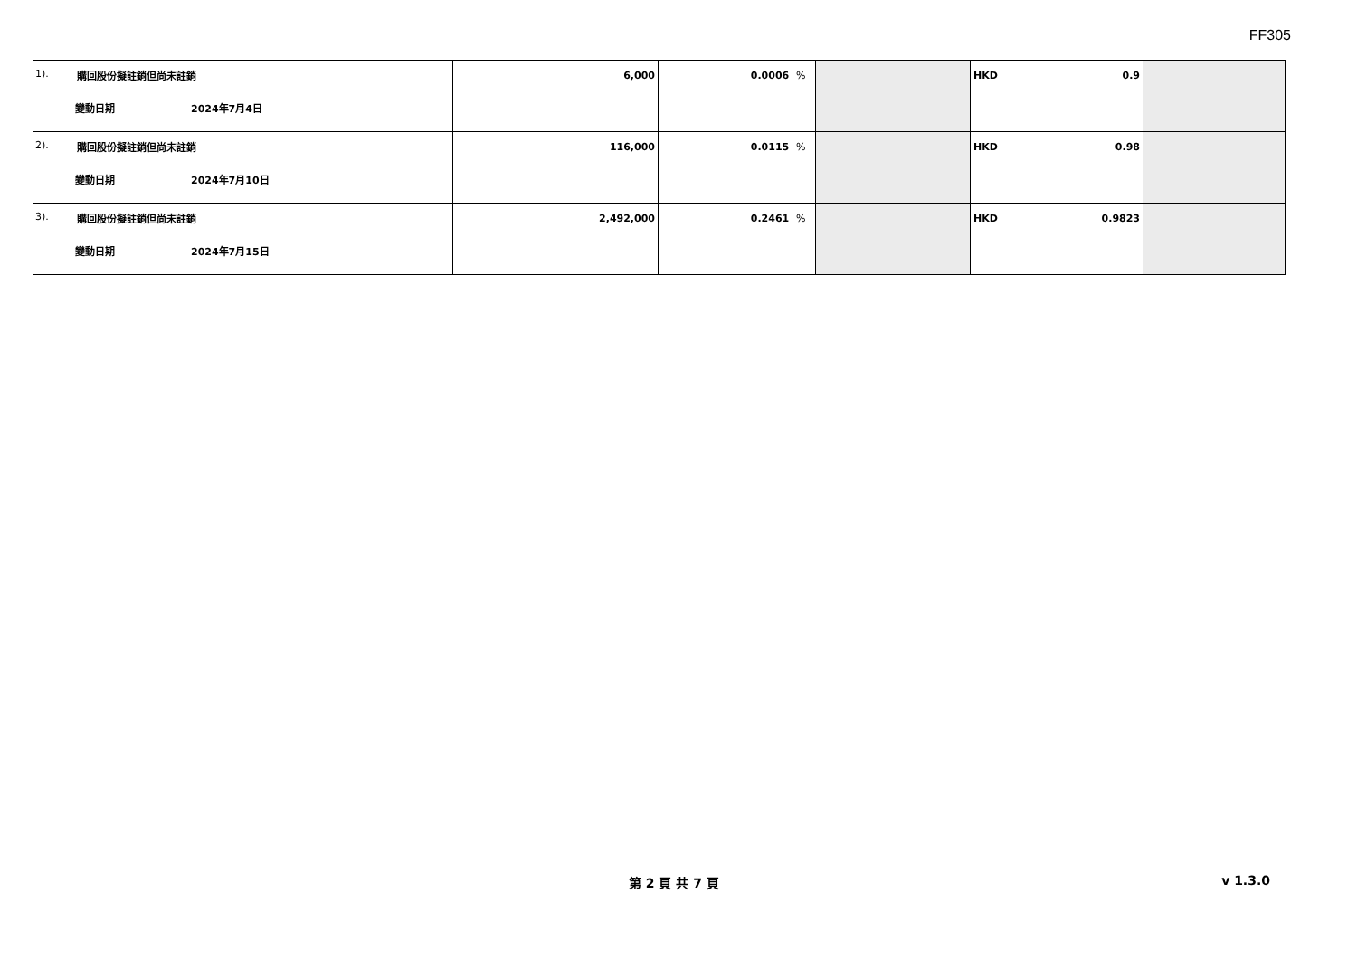FF305
| 1). 購回股份擬註銷但尚未註銷 變動日期 2024年7月4日 | 6,000 | 0.0006 % | | HKD 0.9 | |
| 2). 購回股份擬註銷但尚未註銷 變動日期 2024年7月10日 | 116,000 | 0.0115 % | | HKD 0.98 | |
| 3). 購回股份擬註銷但尚未註銷 變動日期 2024年7月15日 | 2,492,000 | 0.2461 % | | HKD 0.9823 | |
第 2 頁 共 7 頁 v 1.3.0